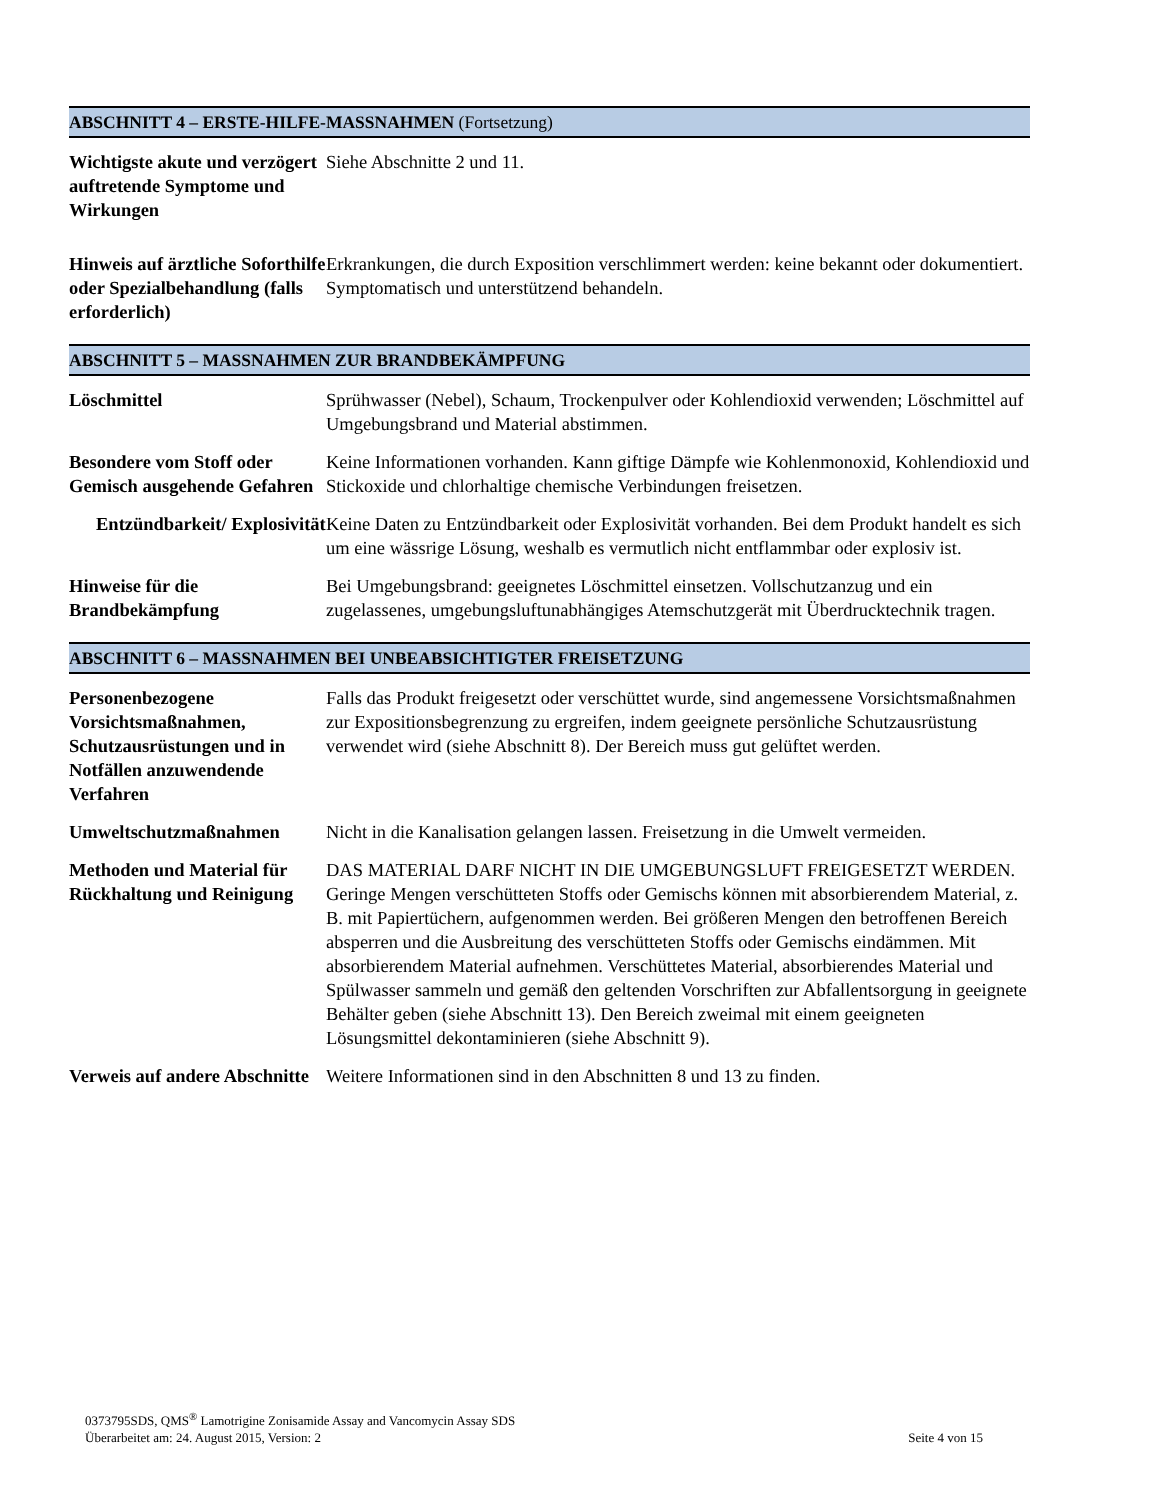ABSCHNITT 4 – ERSTE-HILFE-MASSNAHMEN (Fortsetzung)
Wichtigste akute und verzögert auftretende Symptome und Wirkungen
Siehe Abschnitte 2 und 11.
Hinweis auf ärztliche Soforthilfe oder Spezialbehandlung (falls erforderlich)
Erkrankungen, die durch Exposition verschlimmert werden: keine bekannt oder dokumentiert. Symptomatisch und unterstützend behandeln.
ABSCHNITT 5 – MASSNAHMEN ZUR BRANDBEKÄMPFUNG
Löschmittel Sprühwasser (Nebel), Schaum, Trockenpulver oder Kohlendioxid verwenden; Löschmittel auf Umgebungsbrand und Material abstimmen.
Besondere vom Stoff oder Gemisch ausgehende Gefahren
Keine Informationen vorhanden. Kann giftige Dämpfe wie Kohlenmonoxid, Kohlendioxid und Stickoxide und chlorhaltige chemische Verbindungen freisetzen.
Entzündbarkeit/ Explosivität
Keine Daten zu Entzündbarkeit oder Explosivität vorhanden. Bei dem Produkt handelt es sich um eine wässrige Lösung, weshalb es vermutlich nicht entflammbar oder explosiv ist.
Hinweise für die Brandbekämpfung
Bei Umgebungsbrand: geeignetes Löschmittel einsetzen. Vollschutzanzug und ein zugelassenes, umgebungsluftunabhängiges Atemschutzgerät mit Überdrucktechnik tragen.
ABSCHNITT 6 – MASSNAHMEN BEI UNBEABSICHTIGTER FREISETZUNG
Personenbezogene Vorsichtsmaßnahmen, Schutzausrüstungen und in Notfällen anzuwendende Verfahren
Falls das Produkt freigesetzt oder verschüttet wurde, sind angemessene Vorsichtsmaßnahmen zur Expositionsbegrenzung zu ergreifen, indem geeignete persönliche Schutzausrüstung verwendet wird (siehe Abschnitt 8). Der Bereich muss gut gelüftet werden.
Umweltschutzmaßnahmen Nicht in die Kanalisation gelangen lassen. Freisetzung in die Umwelt vermeiden.
Methoden und Material für Rückhaltung und Reinigung
DAS MATERIAL DARF NICHT IN DIE UMGEBUNGSLUFT FREIGESETZT WERDEN. Geringe Mengen verschütteten Stoffs oder Gemischs können mit absorbierendem Material, z. B. mit Papiertüchern, aufgenommen werden. Bei größeren Mengen den betroffenen Bereich absperren und die Ausbreitung des verschütteten Stoffs oder Gemischs eindämmen. Mit absorbierendem Material aufnehmen. Verschüttetes Material, absorbierendes Material und Spülwasser sammeln und gemäß den geltenden Vorschriften zur Abfallentsorgung in geeignete Behälter geben (siehe Abschnitt 13). Den Bereich zweimal mit einem geeigneten Lösungsmittel dekontaminieren (siehe Abschnitt 9).
Verweis auf andere Abschnitte
Weitere Informationen sind in den Abschnitten 8 und 13 zu finden.
0373795SDS, QMS<sup>®</sup> Lamotrigine Zonisamide Assay and Vancomycin Assay SDS
Überarbeitet am: 24. August 2015, Version: 2 Seite 4 von 15